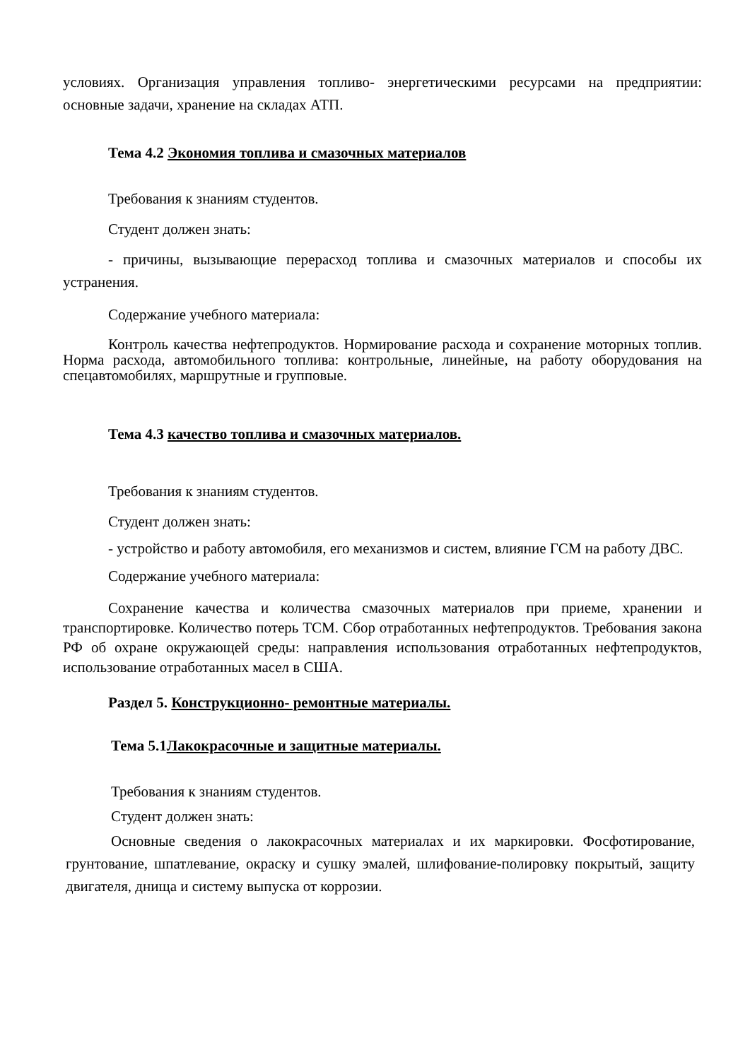условиях. Организация управления топливо- энергетическими ресурсами на предприятии: основные задачи, хранение на складах АТП.
Тема 4.2 Экономия топлива и смазочных материалов
Требования к знаниям студентов.
Студент должен знать:
- причины, вызывающие перерасход топлива и смазочных материалов и способы их устранения.
Содержание учебного материала:
Контроль качества нефтепродуктов. Нормирование расхода и сохранение моторных топлив. Норма расхода, автомобильного топлива: контрольные, линейные, на работу оборудования на спецавтомобилях, маршрутные и групповые.
Тема 4.3 качество топлива и смазочных материалов.
Требования к знаниям студентов.
Студент должен знать:
- устройство и работу автомобиля, его механизмов и систем, влияние ГСМ на работу ДВС.
Содержание учебного материала:
Сохранение качества и количества смазочных материалов при приеме, хранении и транспортировке. Количество потерь ТСМ. Сбор отработанных нефтепродуктов. Требования закона РФ об охране окружающей среды: направления использования отработанных нефтепродуктов, использование отработанных масел в США.
Раздел 5. Конструкционно- ремонтные материалы.
Тема 5.1Лакокрасочные и защитные материалы.
Требования к знаниям студентов.
Студент должен знать:
Основные сведения о лакокрасочных материалах и их маркировки. Фосфотирование, грунтование, шпатлевание, окраску и сушку эмалей, шлифование-полировку покрытый, защиту двигателя, днища и систему выпуска от коррозии.